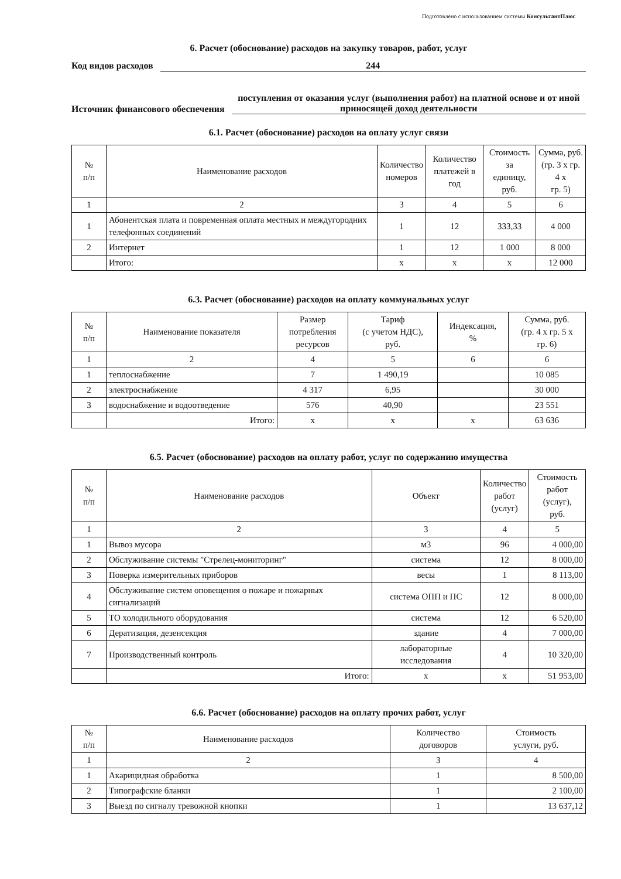Подготовлено с использованием системы КонсультантПлюс
6. Расчет (обоснование) расходов на закупку товаров, работ, услуг
Код видов расходов 244
Источник финансового обеспечения поступления от оказания услуг (выполнения работ) на платной основе и от иной приносящей доход деятельности
6.1. Расчет (обоснование) расходов на оплату услуг связи
| № п/п | Наименование расходов | Количество номеров | Количество платежей в год | Стоимость за единицу, руб. | Сумма, руб. (гр. 3 x гр. 4 x гр. 5) |
| --- | --- | --- | --- | --- | --- |
| 1 | 2 | 3 | 4 | 5 | 6 |
| 1 | Абонентская плата и повременная оплата местных и междугородних телефонных соединений | 1 | 12 | 333,33 | 4 000 |
| 2 | Интернет | 1 | 12 | 1 000 | 8 000 |
| | Итого: | x | x | x | 12 000 |
6.3. Расчет (обоснование) расходов на оплату коммунальных услуг
| № п/п | Наименование показателя | Размер потребления ресурсов | Тариф (с учетом НДС), руб. | Индексация, % | Сумма, руб. (гр. 4 x гр. 5 x гр. 6) |
| --- | --- | --- | --- | --- | --- |
| 1 | 2 | 4 | 5 | 6 | 6 |
| 1 | теплоснабжение | 7 | 1 490,19 | | 10 085 |
| 2 | электроснабжение | 4 317 | 6,95 | | 30 000 |
| 3 | водоснабжение и водоотведение | 576 | 40,90 | | 23 551 |
| | Итого: | x | x | x | 63 636 |
6.5. Расчет (обоснование) расходов на оплату работ, услуг по содержанию имущества
| № п/п | Наименование расходов | Объект | Количество работ (услуг) | Стоимость работ (услуг), руб. |
| --- | --- | --- | --- | --- |
| 1 | 2 | 3 | 4 | 5 |
| 1 | Вывоз мусора | м3 | 96 | 4 000,00 |
| 2 | Обслуживание системы "Стрелец-мониторинг" | система | 12 | 8 000,00 |
| 3 | Поверка измерительных приборов | весы | 1 | 8 113,00 |
| 4 | Обслуживание систем оповещения о пожаре и пожарных сигнализаций | система ОПП и ПС | 12 | 8 000,00 |
| 5 | ТО холодильного оборудования | система | 12 | 6 520,00 |
| 6 | Дератизация, дезенсекция | здание | 4 | 7 000,00 |
| 7 | Производственный контроль | лабораторные исследования | 4 | 10 320,00 |
| | Итого: | x | x | 51 953,00 |
6.6. Расчет (обоснование) расходов на оплату прочих работ, услуг
| № п/п | Наименование расходов | Количество договоров | Стоимость услуги, руб. |
| --- | --- | --- | --- |
| 1 | 2 | 3 | 4 |
| 1 | Акарицидная обработка | 1 | 8 500,00 |
| 2 | Типографские бланки | 1 | 2 100,00 |
| 3 | Выезд по сигналу тревожной кнопки | 1 | 13 637,12 |